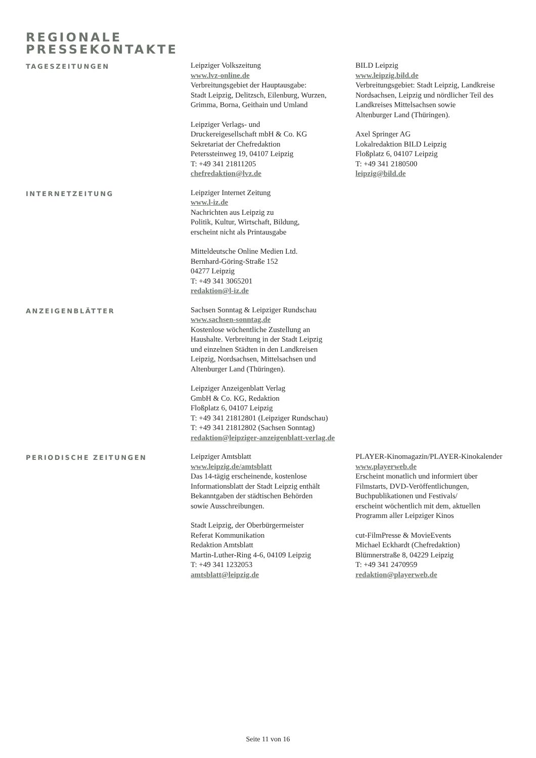REGIONALE
PRESSEKONTAKTE
TAGESZEITUNGEN
Leipziger Volkszeitung
www.lvz-online.de
Verbreitungsgebiet der Hauptausgabe:
Stadt Leipzig, Delitzsch, Eilenburg, Wurzen, Grimma, Borna, Geithain und Umland
Leipziger Verlags- und
Druckereigesellschaft mbH & Co. KG
Sekretariat der Chefredaktion
Peterssteinweg 19, 04107 Leipzig
T: +49 341 21811205
chefredaktion@lvz.de
BILD Leipzig
www.leipzig.bild.de
Verbreitungsgebiet: Stadt Leipzig, Landkreise Nordsachsen, Leipzig und nördlicher Teil des Landkreises Mittelsachsen sowie
Altenburger Land (Thüringen).
Axel Springer AG
Lokalredaktion BILD Leipzig
Floßplatz 6, 04107 Leipzig
T: +49 341 2180500
leipzig@bild.de
INTERNETZEITUNG
Leipziger Internet Zeitung
www.l-iz.de
Nachrichten aus Leipzig zu
Politik, Kultur, Wirtschaft, Bildung,
erscheint nicht als Printausgabe
Mitteldeutsche Online Medien Ltd.
Bernhard-Göring-Straße 152
04277 Leipzig
T: +49 341 3065201
redaktion@l-iz.de
ANZEIGENBLÄTTER
Sachsen Sonntag & Leipziger Rundschau
www.sachsen-sonntag.de
Kostenlose wöchentliche Zustellung an
Haushalte. Verbreitung in der Stadt Leipzig
und einzelnen Städten in den Landkreisen
Leipzig, Nordsachsen, Mittelsachsen und
Altenburger Land (Thüringen).
Leipziger Anzeigenblatt Verlag
GmbH & Co. KG, Redaktion
Floßplatz 6, 04107 Leipzig
T: +49 341 21812801 (Leipziger Rundschau)
T: +49 341 21812802 (Sachsen Sonntag)
redaktion@leipziger-anzeigenblatt-verlag.de
PERIODISCHE ZEITUNGEN
Leipziger Amtsblatt
www.leipzig.de/amtsblatt
Das 14-tägig erscheinende, kostenlose
Informationsblatt der Stadt Leipzig enthält
Bekanntgaben der städtischen Behörden
sowie Ausschreibungen.
Stadt Leipzig, der Oberbürgermeister
Referat Kommunikation
Redaktion Amtsblatt
Martin-Luther-Ring 4-6, 04109 Leipzig
T: +49 341 1232053
amtsblatt@leipzig.de
PLAYER-Kinomagazin/PLAYER-Kinokalender
www.playerweb.de
Erscheint monatlich und informiert über
Filmstarts, DVD-Veröffentlichungen,
Buchpublikationen und Festivals/
erscheint wöchentlich mit dem, aktuellen
Programm aller Leipziger Kinos
cut-FilmPresse & MovieEvents
Michael Eckhardt (Chefredaktion)
Blümnerstraße 8, 04229 Leipzig
T: +49 341 2470959
redaktion@playerweb.de
Seite 11 von 16